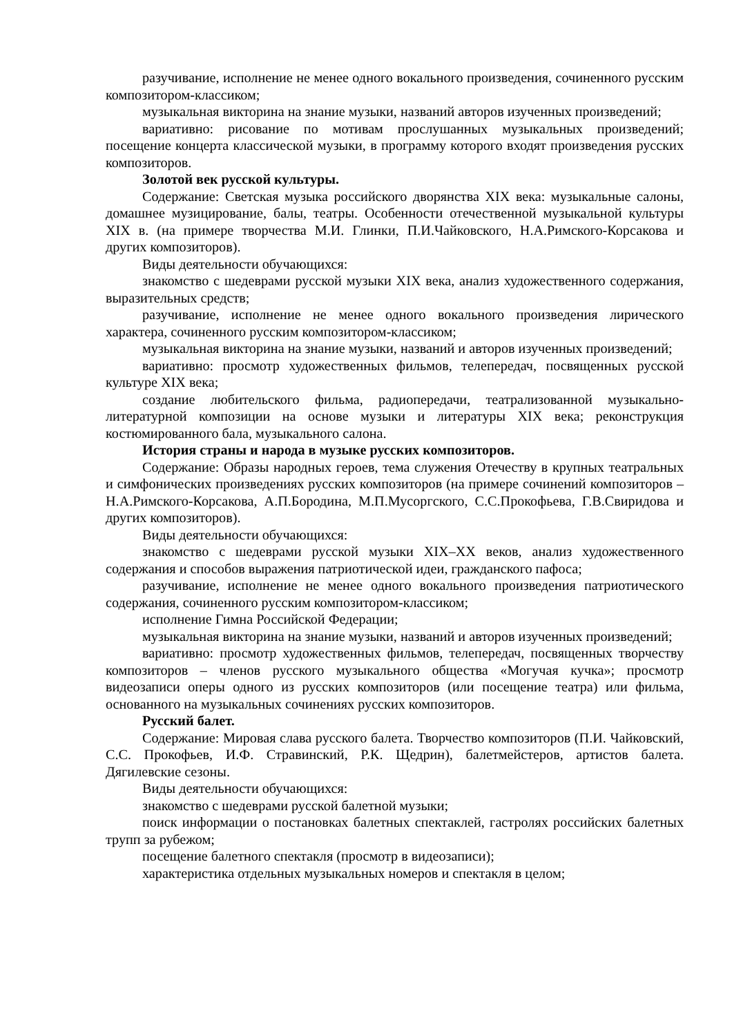разучивание, исполнение не менее одного вокального произведения, сочиненного русским композитором-классиком;
музыкальная викторина на знание музыки, названий авторов изученных произведений;
вариативно: рисование по мотивам прослушанных музыкальных произведений; посещение концерта классической музыки, в программу которого входят произведения русских композиторов.
Золотой век русской культуры.
Содержание: Светская музыка российского дворянства XIX века: музыкальные салоны, домашнее музицирование, балы, театры. Особенности отечественной музыкальной культуры XIX в. (на примере творчества М.И. Глинки, П.И.Чайковского, Н.А.Римского-Корсакова и других композиторов).
Виды деятельности обучающихся:
знакомство с шедеврами русской музыки XIX века, анализ художественного содержания, выразительных средств;
разучивание, исполнение не менее одного вокального произведения лирического характера, сочиненного русским композитором-классиком;
музыкальная викторина на знание музыки, названий и авторов изученных произведений;
вариативно: просмотр художественных фильмов, телепередач, посвященных русской культуре XIX века;
создание любительского фильма, радиопередачи, театрализованной музыкально-литературной композиции на основе музыки и литературы XIX века; реконструкция костюмированного бала, музыкального салона.
История страны и народа в музыке русских композиторов.
Содержание: Образы народных героев, тема служения Отечеству в крупных театральных и симфонических произведениях русских композиторов (на примере сочинений композиторов – Н.А.Римского-Корсакова, А.П.Бородина, М.П.Мусоргского, С.С.Прокофьева, Г.В.Свиридова и других композиторов).
Виды деятельности обучающихся:
знакомство с шедеврами русской музыки XIX–XX веков, анализ художественного содержания и способов выражения патриотической идеи, гражданского пафоса;
разучивание, исполнение не менее одного вокального произведения патриотического содержания, сочиненного русским композитором-классиком;
исполнение Гимна Российской Федерации;
музыкальная викторина на знание музыки, названий и авторов изученных произведений;
вариативно: просмотр художественных фильмов, телепередач, посвященных творчеству композиторов – членов русского музыкального общества «Могучая кучка»; просмотр видеозаписи оперы одного из русских композиторов (или посещение театра) или фильма, основанного на музыкальных сочинениях русских композиторов.
Русский балет.
Содержание: Мировая слава русского балета. Творчество композиторов (П.И. Чайковский, С.С. Прокофьев, И.Ф. Стравинский, Р.К. Щедрин), балетмейстеров, артистов балета. Дягилевские сезоны.
Виды деятельности обучающихся:
знакомство с шедеврами русской балетной музыки;
поиск информации о постановках балетных спектаклей, гастролях российских балетных трупп за рубежом;
посещение балетного спектакля (просмотр в видеозаписи);
характеристика отдельных музыкальных номеров и спектакля в целом;